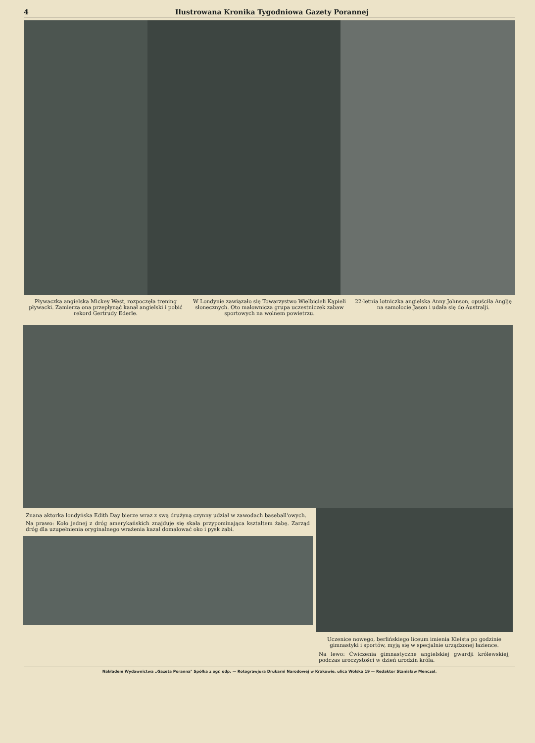4 Ilustrowana Kronika Tygodniowa Gazety Porannej
Pływaczka angielska Mickey West, rozpoczęła trening pływacki. Zamierza ona przepłynąć kanał angielski i pobić rekord Gertrudy Ederle.
W Londynie zawiązało się Towarzystwo Wielbicieli Kąpieli słonecznych. Oto malownicza grupa uczestniczek zabaw sportowych na wolnem powietrzu.
22-letnia lotniczka angielska Anny Johnson, opuściła Anglję na samolocie Jason i udała się do Australji.
Znana aktorka londyńska Edith Day bierze wraz z swą drużyną czynny udział w zawodach baseball'owych.
Na prawo: Koło jednej z dróg amerykańskich znajduje się skała przypominająca kształtem żabę. Zarząd dróg dla uzupełnienia oryginalnego wrażenia kazał domalować oko i pysk żabi.
Uczenice nowego, berlińskiego liceum imienia Kleista po godzinie gimnastyki i sportów, myją się w specjalnie urządzonej łazience.
Na lewo: Ćwiczenia gimnastyczne angielskiej gwardji królewskiej, podczas uroczystości w dzień urodzin króla.
Nakładem Wydawnictwa „Gazeta Poranna" Spółka z ogr. odp. — Rotograwjura Drukarni Narodowej w Krakowie, ulica Wolska 19 — Redaktor Stanisław Menczel.